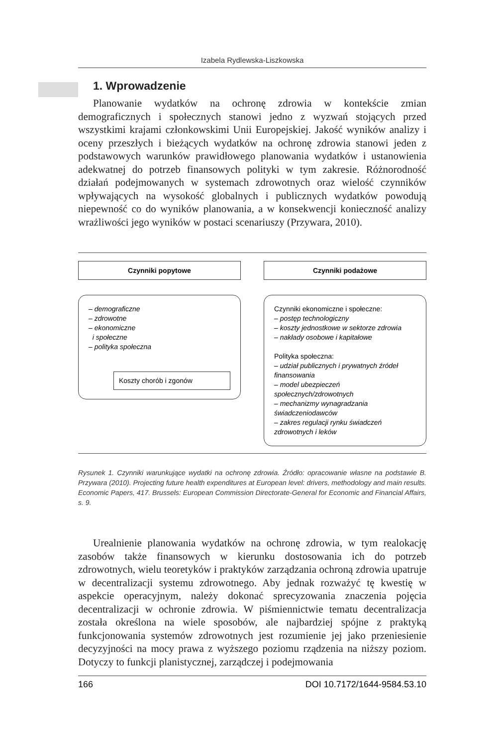Izabela Rydlewska-Liszkowska
1. Wprowadzenie
Planowanie wydatków na ochronę zdrowia w kontekście zmian demograficznych i społecznych stanowi jedno z wyzwań stojących przed wszystkimi krajami członkowskimi Unii Europejskiej. Jakość wyników analizy i oceny przeszłych i bieżących wydatków na ochronę zdrowia stanowi jeden z podstawowych warunków prawidłowego planowania wydatków i ustanowienia adekwatnej do potrzeb finansowych polityki w tym zakresie. Różnorodność działań podejmowanych w systemach zdrowotnych oraz wielość czynników wpływających na wysokość globalnych i publicznych wydatków powodują niepewność co do wyników planowania, a w konsekwencji konieczność analizy wrażliwości jego wyników w postaci scenariuszy (Przywara, 2010).
Czynniki popytowe
– demograficzne
– zdrowotne
– ekonomiczne
i społeczne
– polityka społeczna
Koszty chorób i zgonów
Czynniki podażowe
Czynniki ekonomiczne i społeczne:
– postęp technologiczny
– koszty jednostkowe w sektorze zdrowia
– nakłady osobowe i kapitałowe
Polityka społeczna:
– udział publicznych i prywatnych źródeł finansowania
– model ubezpieczeń społecznych/zdrowotnych
– mechanizmy wynagradzania świadczeniodawców
– zakres regulacji rynku świadczeń zdrowotnych i leków
Rysunek 1. Czynniki warunkujące wydatki na ochronę zdrowia. Źródło: opracowanie własne na podstawie B. Przywara (2010). Projecting future health expenditures at European level: drivers, methodology and main results. Economic Papers, 417. Brussels: European Commission Directorate-General for Economic and Financial Affairs, s. 9.
Urealnienie planowania wydatków na ochronę zdrowia, w tym realokację zasobów także finansowych w kierunku dostosowania ich do potrzeb zdrowotnych, wielu teoretyków i praktyków zarządzania ochroną zdrowia upatruje w decentralizacji systemu zdrowotnego. Aby jednak rozważyć tę kwestię w aspekcie operacyjnym, należy dokonać sprecyzowania znaczenia pojęcia decentralizacji w ochronie zdrowia. W piśmiennictwie tematu decentralizacja została określona na wiele sposobów, ale najbardziej spójne z praktyką funkcjonowania systemów zdrowotnych jest rozumienie jej jako przeniesienie decyzyjności na mocy prawa z wyższego poziomu rządzenia na niższy poziom. Dotyczy to funkcji planistycznej, zarządczej i podejmowania
166 DOI 10.7172/1644-9584.53.10